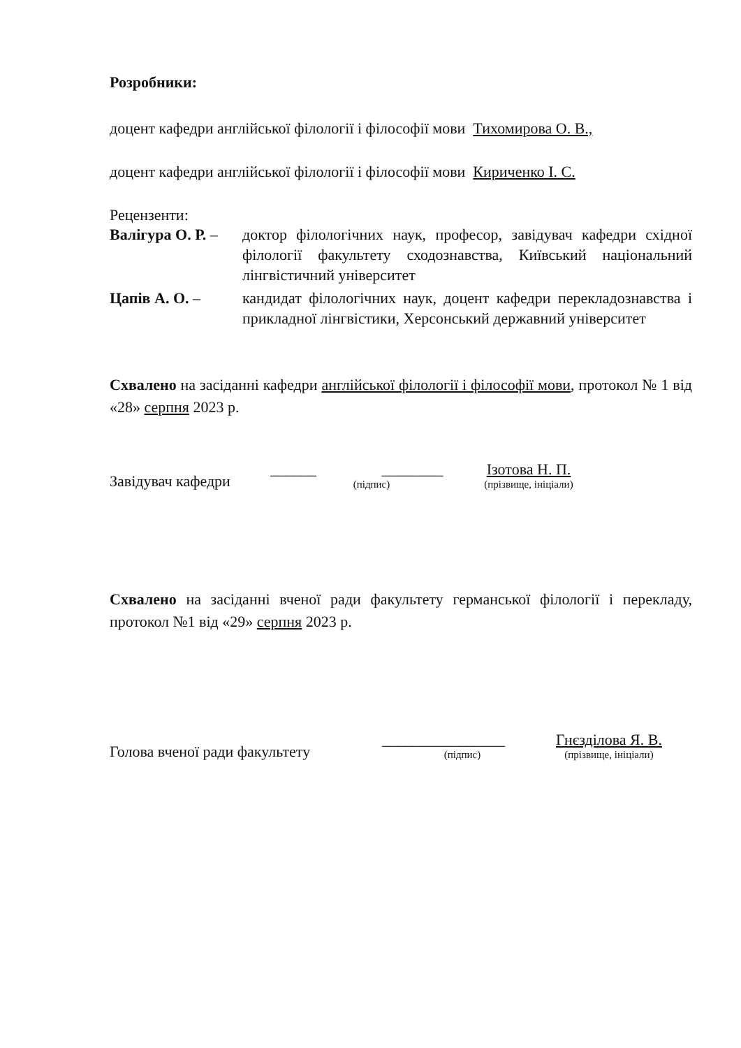Розробники:
доцент кафедри англійської філології і філософії мови Тихомирова О. В.,
доцент кафедри англійської філології і філософії мови Кириченко І. С.
Рецензенти:
Валігура О. Р. –
доктор філологічних наук, професор, завідувач кафедри східної філології факультету сходознавства, Київський національний лінгвістичний університет
Цапів А. О. –
кандидат філологічних наук, доцент кафедри перекладознавства і прикладної лінгвістики, Херсонський державний університет
Схвалено на засіданні кафедри англійської філології і філософії мови, протокол № 1 від «28» серпня 2023 р.
Завідувач кафедри
______ ________
(підпис)
Ізотова Н. П.
(прізвище, ініціали)
Схвалено на засіданні вченої ради факультету германської філології і перекладу, протокол №1 від «29» серпня 2023 р.
Голова вченої ради факультету
________________
(підпис)
Гнєзділова Я. В.
(прізвище, ініціали)